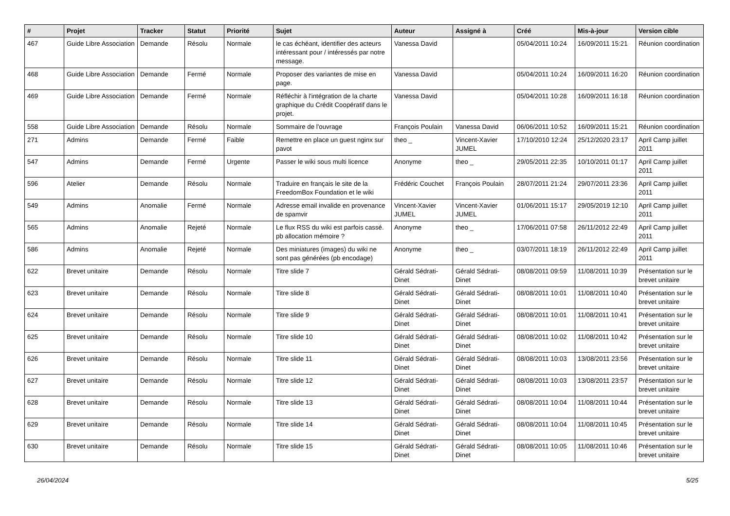| # | Projet | Tracker | Statut | Priorité | Sujet | Auteur | Assigné à | Créé | Mis-à-jour | Version cible |
| --- | --- | --- | --- | --- | --- | --- | --- | --- | --- | --- |
| 467 | Guide Libre Association | Demande | Résolu | Normale | le cas échéant, identifier des acteurs intéressant pour / intéressés par notre message. | Vanessa David | | 05/04/2011 10:24 | 16/09/2011 15:21 | Réunion coordination |
| 468 | Guide Libre Association | Demande | Fermé | Normale | Proposer des variantes de mise en page. | Vanessa David | | 05/04/2011 10:24 | 16/09/2011 16:20 | Réunion coordination |
| 469 | Guide Libre Association | Demande | Fermé | Normale | Réfléchir à l'intégration de la charte graphique du Crédit Coopératif dans le projet. | Vanessa David | | 05/04/2011 10:28 | 16/09/2011 16:18 | Réunion coordination |
| 558 | Guide Libre Association | Demande | Résolu | Normale | Sommaire de l'ouvrage | François Poulain | Vanessa David | 06/06/2011 10:52 | 16/09/2011 15:21 | Réunion coordination |
| 271 | Admins | Demande | Fermé | Faible | Remettre en place un guest nginx sur pavot | theo _ | Vincent-Xavier JUMEL | 17/10/2010 12:24 | 25/12/2020 23:17 | April Camp juillet 2011 |
| 547 | Admins | Demande | Fermé | Urgente | Passer le wiki sous multi licence | Anonyme | theo _ | 29/05/2011 22:35 | 10/10/2011 01:17 | April Camp juillet 2011 |
| 596 | Atelier | Demande | Résolu | Normale | Traduire en français le site de la FreedomBox Foundation et le wiki | Frédéric Couchet | François Poulain | 28/07/2011 21:24 | 29/07/2011 23:36 | April Camp juillet 2011 |
| 549 | Admins | Anomalie | Fermé | Normale | Adresse email invalide en provenance de spamvir | Vincent-Xavier JUMEL | Vincent-Xavier JUMEL | 01/06/2011 15:17 | 29/05/2019 12:10 | April Camp juillet 2011 |
| 565 | Admins | Anomalie | Rejeté | Normale | Le flux RSS du wiki est parfois cassé. pb allocation mémoire ? | Anonyme | theo _ | 17/06/2011 07:58 | 26/11/2012 22:49 | April Camp juillet 2011 |
| 586 | Admins | Anomalie | Rejeté | Normale | Des miniatures (images) du wiki ne sont pas générées (pb encodage) | Anonyme | theo _ | 03/07/2011 18:19 | 26/11/2012 22:49 | April Camp juillet 2011 |
| 622 | Brevet unitaire | Demande | Résolu | Normale | Titre slide 7 | Gérald Sédrati-Dinet | Gérald Sédrati-Dinet | 08/08/2011 09:59 | 11/08/2011 10:39 | Présentation sur le brevet unitaire |
| 623 | Brevet unitaire | Demande | Résolu | Normale | Titre slide 8 | Gérald Sédrati-Dinet | Gérald Sédrati-Dinet | 08/08/2011 10:01 | 11/08/2011 10:40 | Présentation sur le brevet unitaire |
| 624 | Brevet unitaire | Demande | Résolu | Normale | Titre slide 9 | Gérald Sédrati-Dinet | Gérald Sédrati-Dinet | 08/08/2011 10:01 | 11/08/2011 10:41 | Présentation sur le brevet unitaire |
| 625 | Brevet unitaire | Demande | Résolu | Normale | Titre slide 10 | Gérald Sédrati-Dinet | Gérald Sédrati-Dinet | 08/08/2011 10:02 | 11/08/2011 10:42 | Présentation sur le brevet unitaire |
| 626 | Brevet unitaire | Demande | Résolu | Normale | Titre slide 11 | Gérald Sédrati-Dinet | Gérald Sédrati-Dinet | 08/08/2011 10:03 | 13/08/2011 23:56 | Présentation sur le brevet unitaire |
| 627 | Brevet unitaire | Demande | Résolu | Normale | Titre slide 12 | Gérald Sédrati-Dinet | Gérald Sédrati-Dinet | 08/08/2011 10:03 | 13/08/2011 23:57 | Présentation sur le brevet unitaire |
| 628 | Brevet unitaire | Demande | Résolu | Normale | Titre slide 13 | Gérald Sédrati-Dinet | Gérald Sédrati-Dinet | 08/08/2011 10:04 | 11/08/2011 10:44 | Présentation sur le brevet unitaire |
| 629 | Brevet unitaire | Demande | Résolu | Normale | Titre slide 14 | Gérald Sédrati-Dinet | Gérald Sédrati-Dinet | 08/08/2011 10:04 | 11/08/2011 10:45 | Présentation sur le brevet unitaire |
| 630 | Brevet unitaire | Demande | Résolu | Normale | Titre slide 15 | Gérald Sédrati-Dinet | Gérald Sédrati-Dinet | 08/08/2011 10:05 | 11/08/2011 10:46 | Présentation sur le brevet unitaire |
26/04/2024 5/25